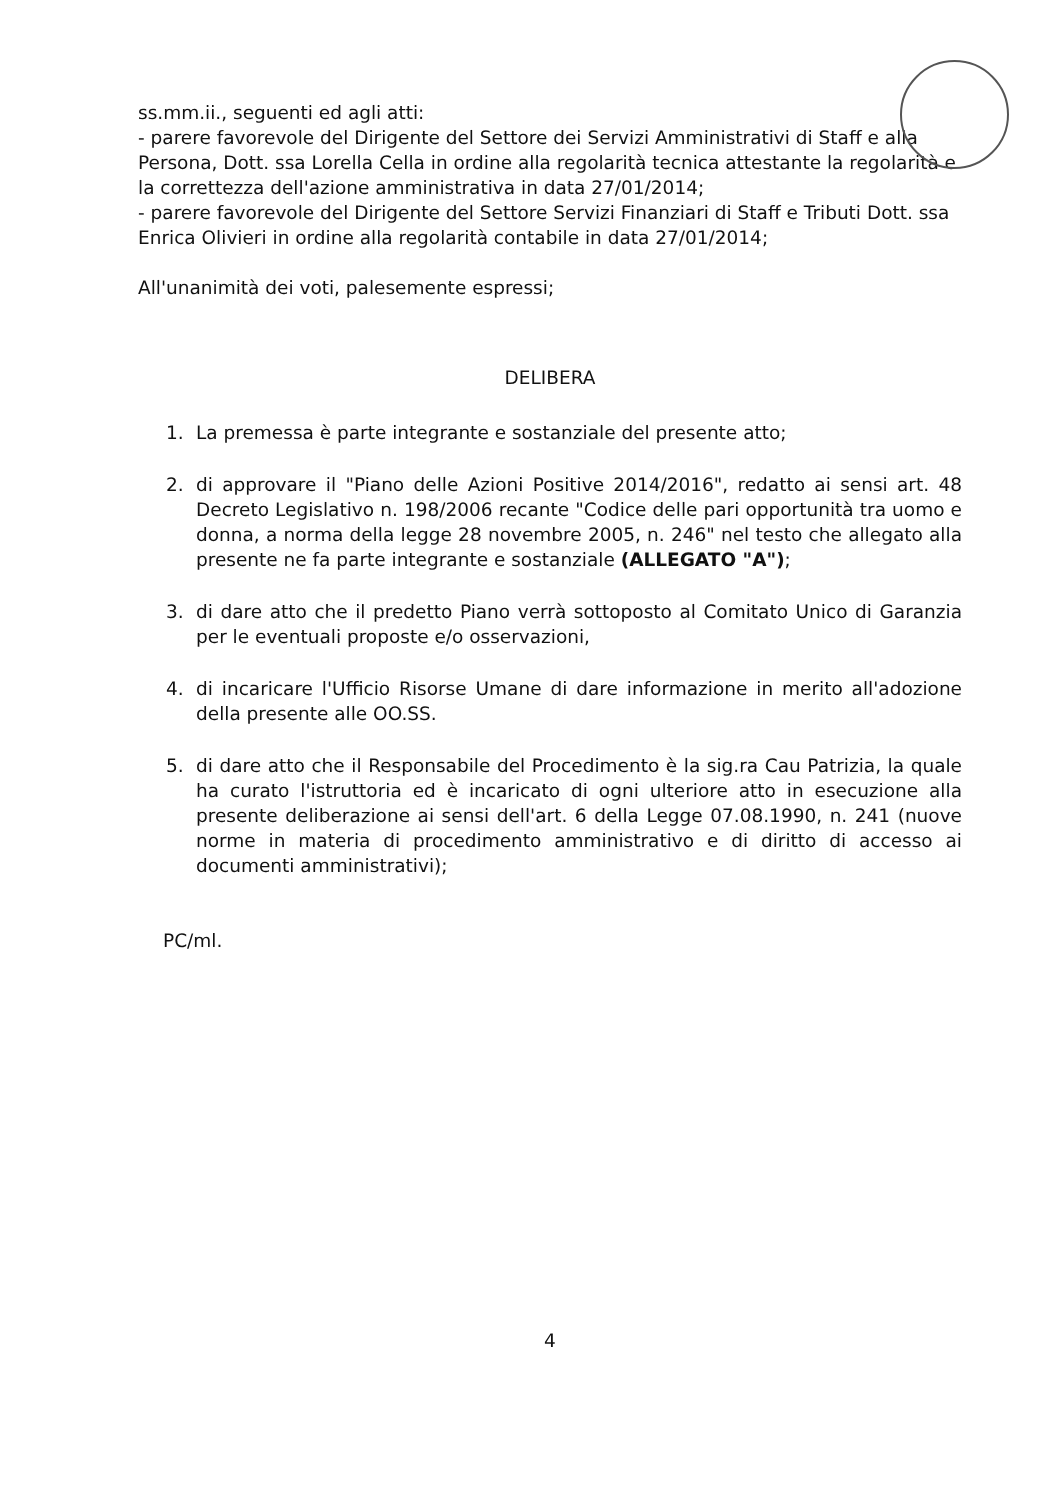ss.mm.ii., seguenti ed agli atti:
- parere favorevole del Dirigente del Settore dei Servizi Amministrativi di Staff e alla Persona, Dott. ssa Lorella Cella in ordine alla regolarità tecnica attestante la regolarità e la correttezza dell'azione amministrativa in data 27/01/2014;
- parere favorevole del Dirigente del Settore Servizi Finanziari di Staff e Tributi Dott. ssa Enrica Olivieri in ordine alla regolarità contabile in data 27/01/2014;
All'unanimità dei voti, palesemente espressi;
DELIBERA
1. La premessa è parte integrante e sostanziale del presente atto;
2. di approvare il "Piano delle Azioni Positive 2014/2016", redatto ai sensi art. 48 Decreto Legislativo n. 198/2006 recante "Codice delle pari opportunità tra uomo e donna, a norma della legge 28 novembre 2005, n. 246" nel testo che allegato alla presente ne fa parte integrante e sostanziale (ALLEGATO "A");
3. di dare atto che il predetto Piano verrà sottoposto al Comitato Unico di Garanzia per le eventuali proposte e/o osservazioni,
4. di incaricare l'Ufficio Risorse Umane di dare informazione in merito all'adozione della presente alle OO.SS.
5. di dare atto che il Responsabile del Procedimento è la sig.ra Cau Patrizia, la quale ha curato l'istruttoria ed è incaricato di ogni ulteriore atto in esecuzione alla presente deliberazione ai sensi dell'art. 6 della Legge 07.08.1990, n. 241 (nuove norme in materia di procedimento amministrativo e di diritto di accesso ai documenti amministrativi);
PC/ml.
4